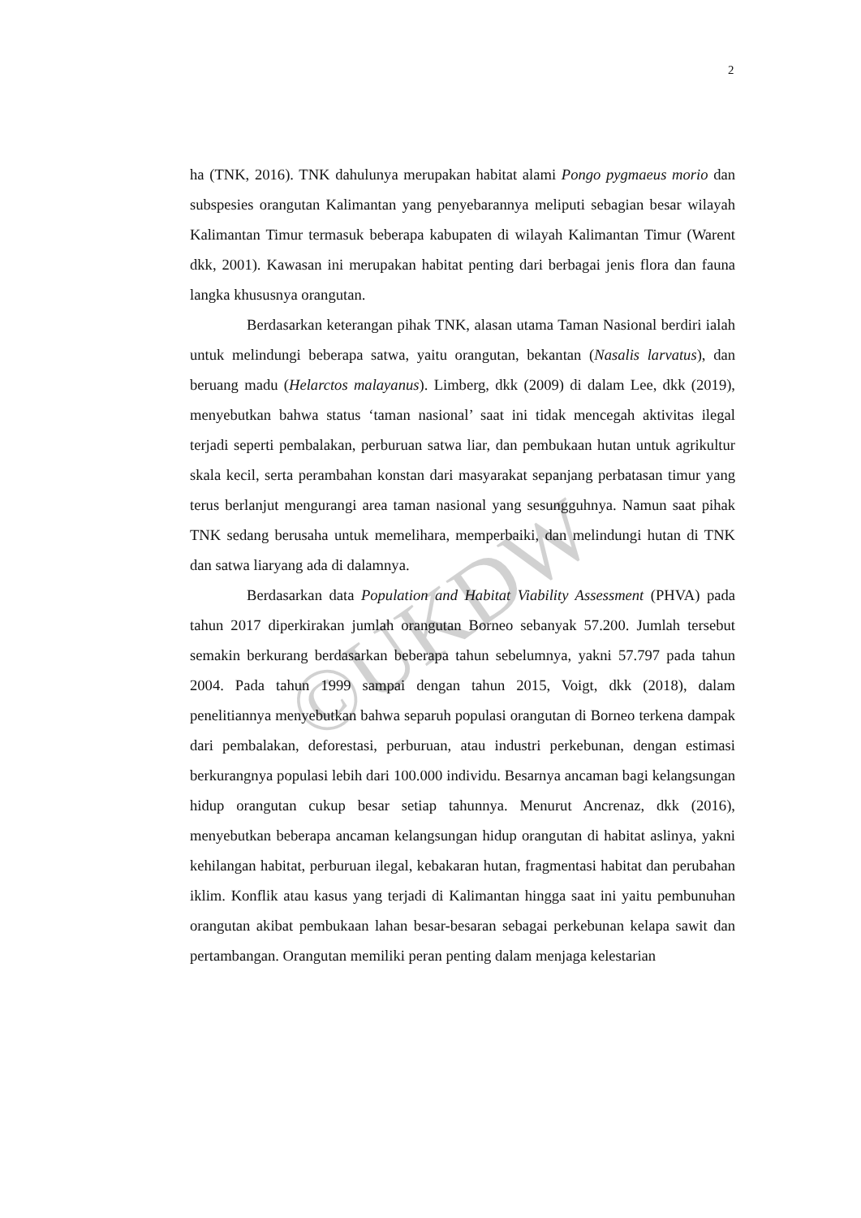2
ha (TNK, 2016). TNK dahulunya merupakan habitat alami Pongo pygmaeus morio dan subspesies orangutan Kalimantan yang penyebarannya meliputi sebagian besar wilayah Kalimantan Timur termasuk beberapa kabupaten di wilayah Kalimantan Timur (Warent dkk, 2001). Kawasan ini merupakan habitat penting dari berbagai jenis flora dan fauna langka khususnya orangutan.
Berdasarkan keterangan pihak TNK, alasan utama Taman Nasional berdiri ialah untuk melindungi beberapa satwa, yaitu orangutan, bekantan (Nasalis larvatus), dan beruang madu (Helarctos malayanus). Limberg, dkk (2009) di dalam Lee, dkk (2019), menyebutkan bahwa status ‘taman nasional’ saat ini tidak mencegah aktivitas ilegal terjadi seperti pembalakan, perburuan satwa liar, dan pembukaan hutan untuk agrikultur skala kecil, serta perambahan konstan dari masyarakat sepanjang perbatasan timur yang terus berlanjut mengurangi area taman nasional yang sesungguhnya. Namun saat pihak TNK sedang berusaha untuk memelihara, memperbaiki, dan melindungi hutan di TNK dan satwa liaryang ada di dalamnya.
Berdasarkan data Population and Habitat Viability Assessment (PHVA) pada tahun 2017 diperkirakan jumlah orangutan Borneo sebanyak 57.200. Jumlah tersebut semakin berkurang berdasarkan beberapa tahun sebelumnya, yakni 57.797 pada tahun 2004. Pada tahun 1999 sampai dengan tahun 2015, Voigt, dkk (2018), dalam penelitiannya menyebutkan bahwa separuh populasi orangutan di Borneo terkena dampak dari pembalakan, deforestasi, perburuan, atau industri perkebunan, dengan estimasi berkurangnya populasi lebih dari 100.000 individu. Besarnya ancaman bagi kelangsungan hidup orangutan cukup besar setiap tahunnya. Menurut Ancrenaz, dkk (2016), menyebutkan beberapa ancaman kelangsungan hidup orangutan di habitat aslinya, yakni kehilangan habitat, perburuan ilegal, kebakaran hutan, fragmentasi habitat dan perubahan iklim. Konflik atau kasus yang terjadi di Kalimantan hingga saat ini yaitu pembunuhan orangutan akibat pembukaan lahan besar-besaran sebagai perkebunan kelapa sawit dan pertambangan. Orangutan memiliki peran penting dalam menjaga kelestarian
©UKDW